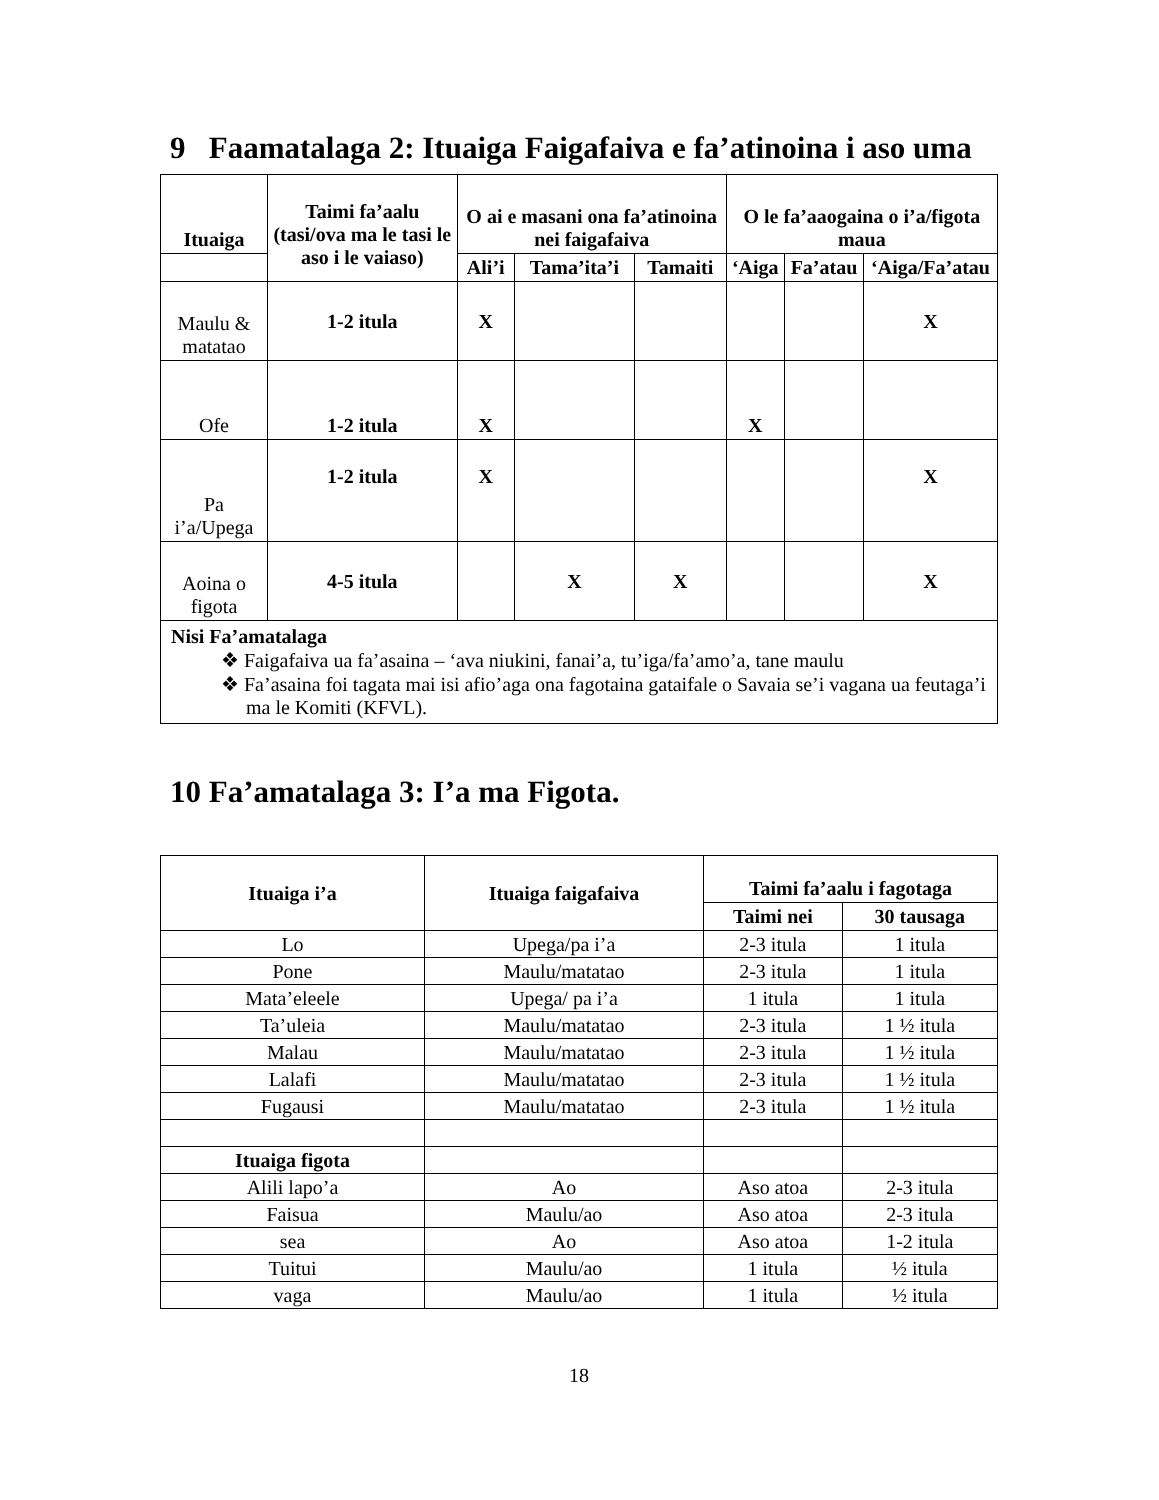9 Faamatalaga 2: Ituaiga Faigafaiva e fa’atinoina i aso uma
| Ituaiga | Taimi fa’aalu (tasi/ova ma le tasi le aso i le vaiaso) | O ai e masani ona fa’atinoina nei faigafaiva | | | O le fa’aaogaina o i’a/figota maua | | |
| --- | --- | --- | --- | --- | --- | --- | --- |
| | | Ali’i | Tama’ita’i | Tamaiti | ‘Aiga | Fa’atau | ‘Aiga/Fa’atau |
| Maulu & matatao | 1-2 itula | X | | | | | X |
| Ofe | 1-2 itula | X | | | X | | |
| Pa i’a/Upega | 1-2 itula | X | | | | | X |
| Aoina o figota | 4-5 itula | | X | X | | | X |
| Nisi Fa’amatalaga ❖ Faigafaiva ua fa’asaina – ‘ava niukini, fanai’a, tu’iga/fa’amo’a, tane maulu ❖ Fa’asaina foi tagata mai isi afio’aga ona fagotaina gataifale o Savaia se’i vagana ua feutaga’i ma le Komiti (KFVL). | | | | | | | |
10 Fa’amatalaga 3: I’a ma Figota.
| Ituaiga i’a | Ituaiga faigafaiva | Taimi fa’aalu i fagotaga | |
| --- | --- | --- | --- |
| | | Taimi nei | 30 tausaga |
| Lo | Upega/pa i’a | 2-3 itula | 1 itula |
| Pone | Maulu/matatao | 2-3 itula | 1 itula |
| Mata’eleele | Upega/ pa i’a | 1 itula | 1 itula |
| Ta’uleia | Maulu/matatao | 2-3 itula | 1 ½ itula |
| Malau | Maulu/matatao | 2-3 itula | 1 ½ itula |
| Lalafi | Maulu/matatao | 2-3 itula | 1 ½ itula |
| Fugausi | Maulu/matatao | 2-3 itula | 1 ½ itula |
| Ituaiga figota | | | |
| Alili lapo’a | Ao | Aso atoa | 2-3 itula |
| Faisua | Maulu/ao | Aso atoa | 2-3 itula |
| sea | Ao | Aso atoa | 1-2 itula |
| Tuitui | Maulu/ao | 1 itula | ½ itula |
| vaga | Maulu/ao | 1 itula | ½ itula |
18